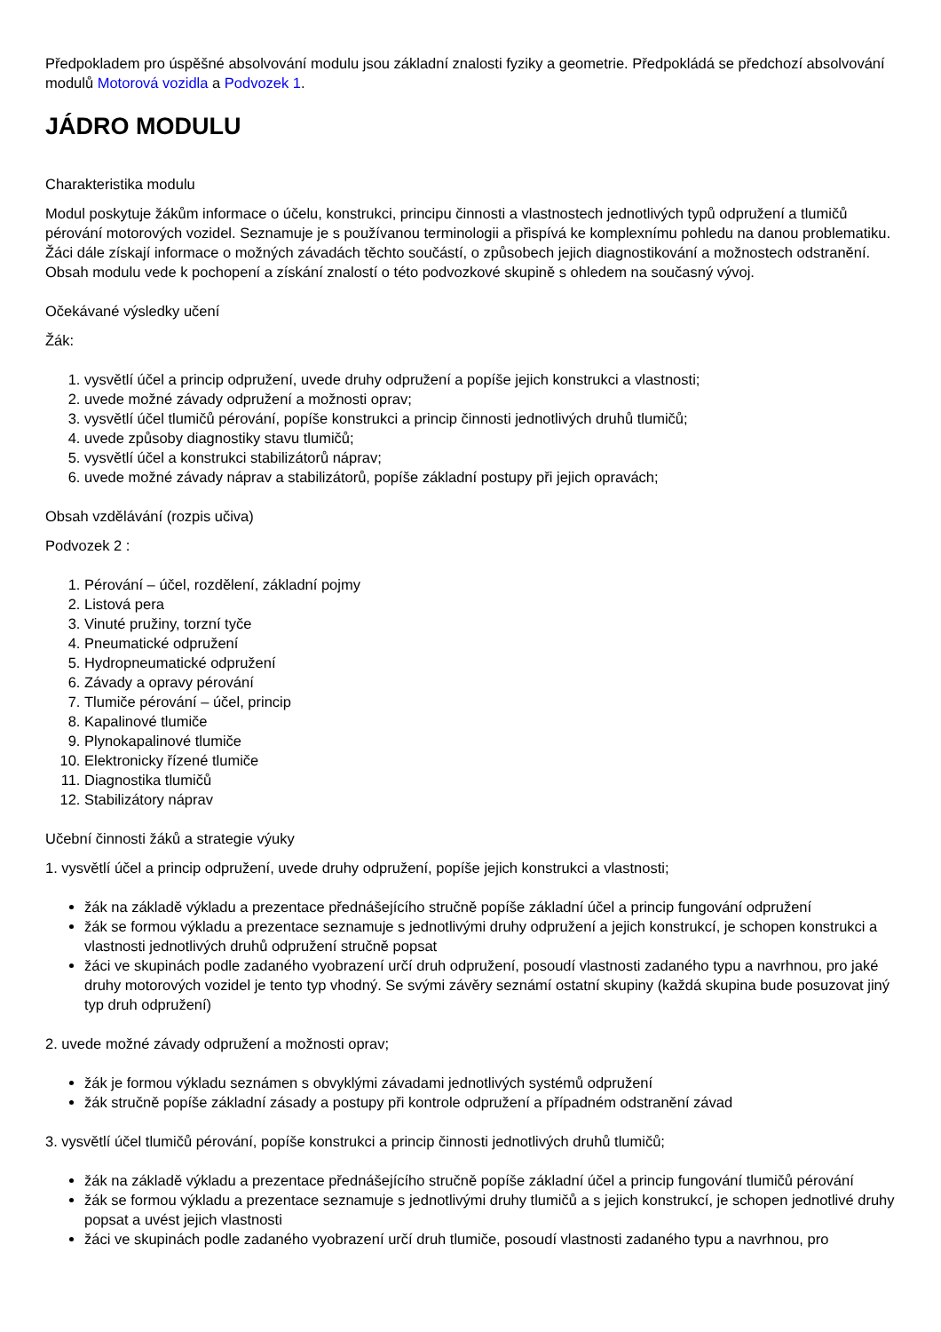Předpokladem pro úspěšné absolvování modulu jsou základní znalosti fyziky a geometrie. Předpokládá se předchozí absolvování modulů Motorová vozidla a Podvozek 1.
JÁDRO MODULU
Charakteristika modulu
Modul poskytuje žákům informace o účelu, konstrukci, principu činnosti a vlastnostech jednotlivých typů odpružení a tlumičů pérování motorových vozidel. Seznamuje je s používanou terminologii a přispívá ke komplexnímu pohledu na danou problematiku. Žáci dále získají informace o možných závadách těchto součástí, o způsobech jejich diagnostikování a možnostech odstranění. Obsah modulu vede k pochopení a získání znalostí o této podvozkové skupině s ohledem na současný vývoj.
Očekávané výsledky učení
Žák:
1. vysvětlí účel a princip odpružení, uvede druhy odpružení a popíše jejich konstrukci a vlastnosti;
2. uvede možné závady odpružení a možnosti oprav;
3. vysvětlí účel tlumičů pérování, popíše konstrukci a princip činnosti jednotlivých druhů tlumičů;
4. uvede způsoby diagnostiky stavu tlumičů;
5. vysvětlí účel a konstrukci stabilizátorů náprav;
6. uvede možné závady náprav a stabilizátorů, popíše základní postupy při jejich opravách;
Obsah vzdělávání (rozpis učiva)
Podvozek 2 :
1. Pérování – účel, rozdělení, základní pojmy
2. Listová pera
3. Vinuté pružiny, torzní tyče
4. Pneumatické odpružení
5. Hydropneumatické odpružení
6. Závady a opravy pérování
7. Tlumiče pérování – účel, princip
8. Kapalinové tlumiče
9. Plynokapalinové tlumiče
10. Elektronicky řízené tlumiče
11. Diagnostika tlumičů
12. Stabilizátory náprav
Učební činnosti žáků a strategie výuky
1. vysvětlí účel a princip odpružení, uvede druhy odpružení, popíše jejich konstrukci a vlastnosti;
žák na základě výkladu a prezentace přednášejícího stručně popíše základní účel a princip fungování odpružení
žák se formou výkladu a prezentace seznamuje s jednotlivými druhy odpružení a jejich konstrukcí, je schopen konstrukci a vlastnosti jednotlivých druhů odpružení stručně popsat
žáci ve skupinách podle zadaného vyobrazení určí druh odpružení, posoudí vlastnosti zadaného typu a navrhnou, pro jaké druhy motorových vozidel je tento typ vhodný. Se svými závěry seznámí ostatní skupiny (každá skupina bude posuzovat jiný typ druh odpružení)
2. uvede možné závady odpružení a možnosti oprav;
žák je formou výkladu seznámen s obvyklými závadami jednotlivých systémů odpružení
žák stručně popíše základní zásady a postupy při kontrole odpružení a případném odstranění závad
3. vysvětlí účel tlumičů pérování, popíše konstrukci a princip činnosti jednotlivých druhů tlumičů;
žák na základě výkladu a prezentace přednášejícího stručně popíše základní účel a princip fungování tlumičů pérování
žák se formou výkladu a prezentace seznamuje s jednotlivými druhy tlumičů a s jejich konstrukcí, je schopen jednotlivé druhy popsat a uvést jejich vlastnosti
žáci ve skupinách podle zadaného vyobrazení určí druh tlumiče, posoudí vlastnosti zadaného typu a navrhnou, pro